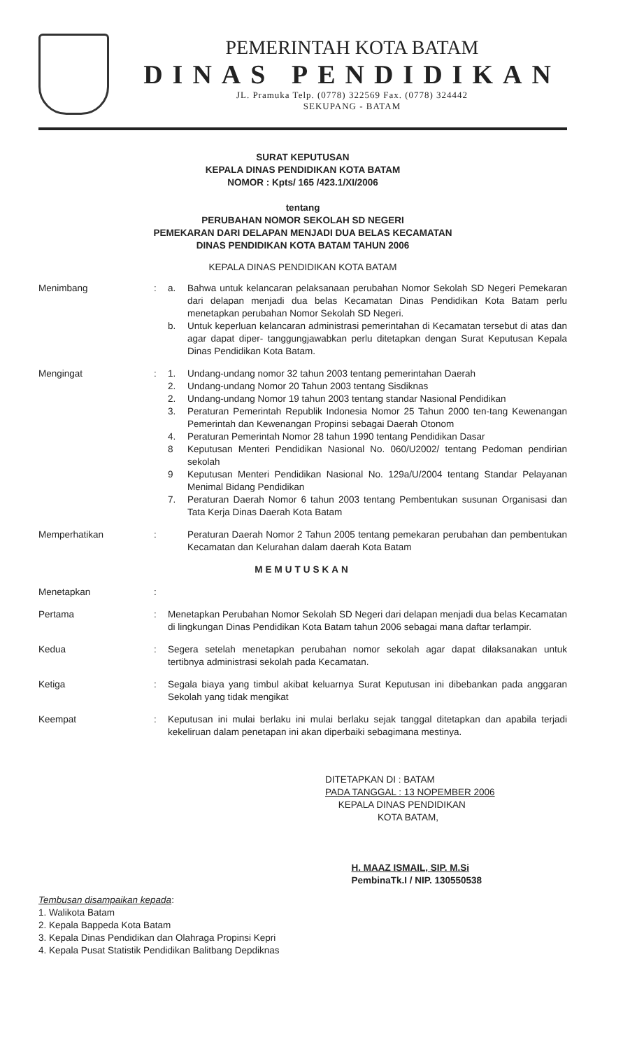PEMERINTAH KOTA BATAM
DINAS PENDIDIKAN
JL. Pramuka Telp. (0778) 322569 Fax. (0778) 324442
SEKUPANG - BATAM
SURAT KEPUTUSAN
KEPALA DINAS PENDIDIKAN KOTA BATAM
NOMOR : Kpts/ 165 /423.1/XI/2006
tentang
PERUBAHAN NOMOR SEKOLAH SD NEGERI
PEMEKARAN DARI DELAPAN MENJADI DUA BELAS KECAMATAN
DINAS PENDIDIKAN KOTA BATAM TAHUN 2006
KEPALA DINAS PENDIDIKAN KOTA BATAM
Menimbang : a. Bahwa untuk kelancaran pelaksanaan perubahan Nomor Sekolah SD Negeri Pemekaran dari delapan menjadi dua belas Kecamatan Dinas Pendidikan Kota Batam perlu menetapkan perubahan Nomor Sekolah SD Negeri.
b. Untuk keperluan kelancaran administrasi pemerintahan di Kecamatan tersebut di atas dan agar dapat diper- tanggungjawabkan perlu ditetapkan dengan Surat Keputusan Kepala Dinas Pendidikan Kota Batam.
Mengingat : 1. Undang-undang nomor 32 tahun 2003 tentang pemerintahan Daerah
2. Undang-undang Nomor 20 Tahun 2003 tentang Sisdiknas
2. Undang-undang Nomor 19 tahun 2003 tentang standar Nasional Pendidikan
3. Peraturan Pemerintah Republik Indonesia Nomor 25 Tahun 2000 ten-tang Kewenangan Pemerintah dan Kewenangan Propinsi sebagai Daerah Otonom
4. Peraturan Pemerintah Nomor 28 tahun 1990 tentang Pendidikan Dasar
8 Keputusan Menteri Pendidikan Nasional No. 060/U2002/ tentang Pedoman pendirian sekolah
9 Keputusan Menteri Pendidikan Nasional No. 129a/U/2004 tentang Standar Pelayanan Menimal Bidang Pendidikan
7. Peraturan Daerah Nomor 6 tahun 2003 tentang Pembentukan susunan Organisasi dan Tata Kerja Dinas Daerah Kota Batam
Memperhatikan : Peraturan Daerah Nomor 2 Tahun 2005 tentang pemekaran perubahan dan pembentukan Kecamatan dan Kelurahan dalam daerah Kota Batam
MEMUTUSKAN
Menetapkan :
Pertama : Menetapkan Perubahan Nomor Sekolah SD Negeri dari delapan menjadi dua belas Kecamatan di lingkungan Dinas Pendidikan Kota Batam tahun 2006 sebagai mana daftar terlampir.
Kedua : Segera setelah menetapkan perubahan nomor sekolah agar dapat dilaksanakan untuk tertibnya administrasi sekolah pada Kecamatan.
Ketiga : Segala biaya yang timbul akibat keluarnya Surat Keputusan ini dibebankan pada anggaran Sekolah yang tidak mengikat
Keempat : Keputusan ini mulai berlaku ini mulai berlaku sejak tanggal ditetapkan dan apabila terjadi kekeliruan dalam penetapan ini akan diperbaiki sebagimana mestinya.
DITETAPKAN DI : BATAM
PADA TANGGAL : 13 NOPEMBER 2006
KEPALA DINAS PENDIDIKAN
KOTA BATAM,
H. MAAZ ISMAIL, SIP. M.Si
PembinaTk.I / NIP. 130550538
Tembusan disampaikan kepada:
1. Walikota Batam
2. Kepala Bappeda Kota Batam
3. Kepala Dinas Pendidikan dan Olahraga Propinsi Kepri
4. Kepala Pusat Statistik Pendidikan Balitbang Depdiknas